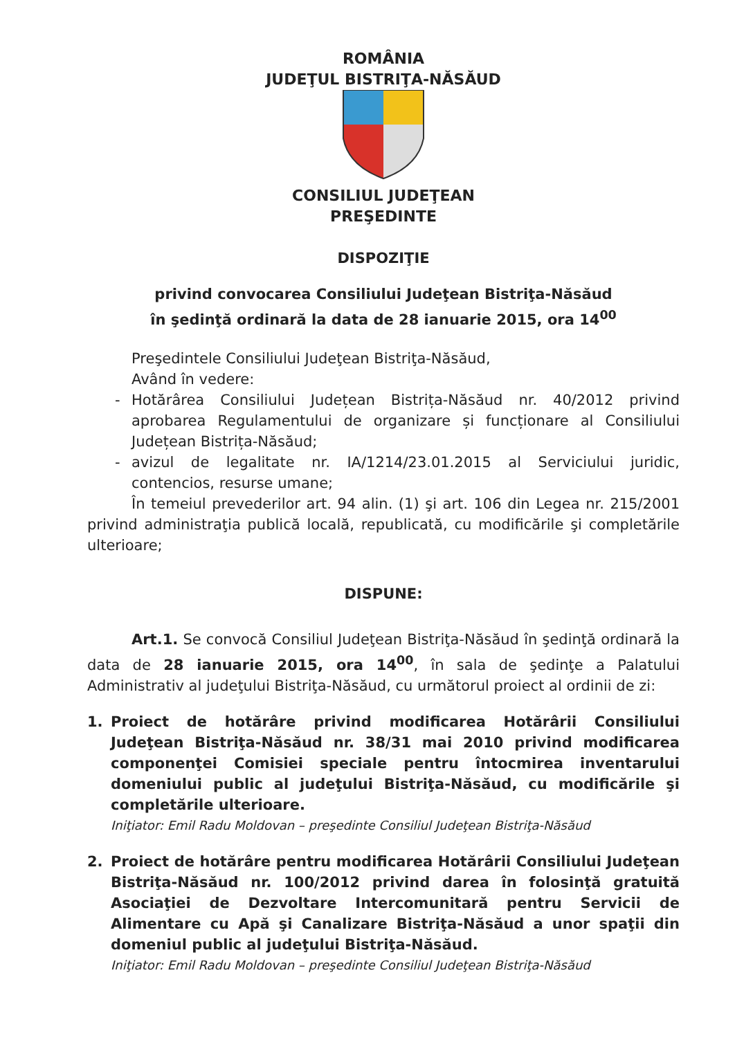ROMÂNIA
JUDEŢUL BISTRIŢA-NĂSĂUD
CONSILIUL JUDEŢEAN
PREŞEDINTE
DISPOZIŢIE
privind convocarea Consiliului Judeţean Bistriţa-Năsăud
în şedinţă ordinară la data de 28 ianuarie 2015, ora 14<sup>00</sup>
Preşedintele Consiliului Judeţean Bistriţa-Năsăud,
Având în vedere:
- Hotărârea Consiliului Județean Bistrița-Năsăud nr. 40/2012 privind aprobarea Regulamentului de organizare și funcționare al Consiliului Județean Bistrița-Năsăud;
- avizul de legalitate nr. IA/1214/23.01.2015 al Serviciului juridic, contencios, resurse umane;
În temeiul prevederilor art. 94 alin. (1) şi art. 106 din Legea nr. 215/2001 privind administraţia publică locală, republicată, cu modificările şi completările ulterioare;
DISPUNE:
Art.1. Se convocă Consiliul Judeţean Bistriţa-Năsăud în şedinţă ordinară la data de 28 ianuarie 2015, ora 14<sup>00</sup>, în sala de şedinţe a Palatului Administrativ al judeţului Bistriţa-Năsăud, cu următorul proiect al ordinii de zi:
1. Proiect de hotărâre privind modificarea Hotărârii Consiliului Judeţean Bistriţa-Năsăud nr. 38/31 mai 2010 privind modificarea componenţei Comisiei speciale pentru întocmirea inventarului domeniului public al judeţului Bistriţa-Năsăud, cu modificările şi completările ulterioare.
Iniţiator: Emil Radu Moldovan – preşedinte Consiliul Judeţean Bistriţa-Năsăud
2. Proiect de hotărâre pentru modificarea Hotărârii Consiliului Judeţean Bistriţa-Năsăud nr. 100/2012 privind darea în folosinţă gratuită Asociaţiei de Dezvoltare Intercomunitară pentru Servicii de Alimentare cu Apă şi Canalizare Bistriţa-Năsăud a unor spaţii din domeniul public al judeţului Bistriţa-Năsăud.
Iniţiator: Emil Radu Moldovan – preşedinte Consiliul Judeţean Bistriţa-Năsăud